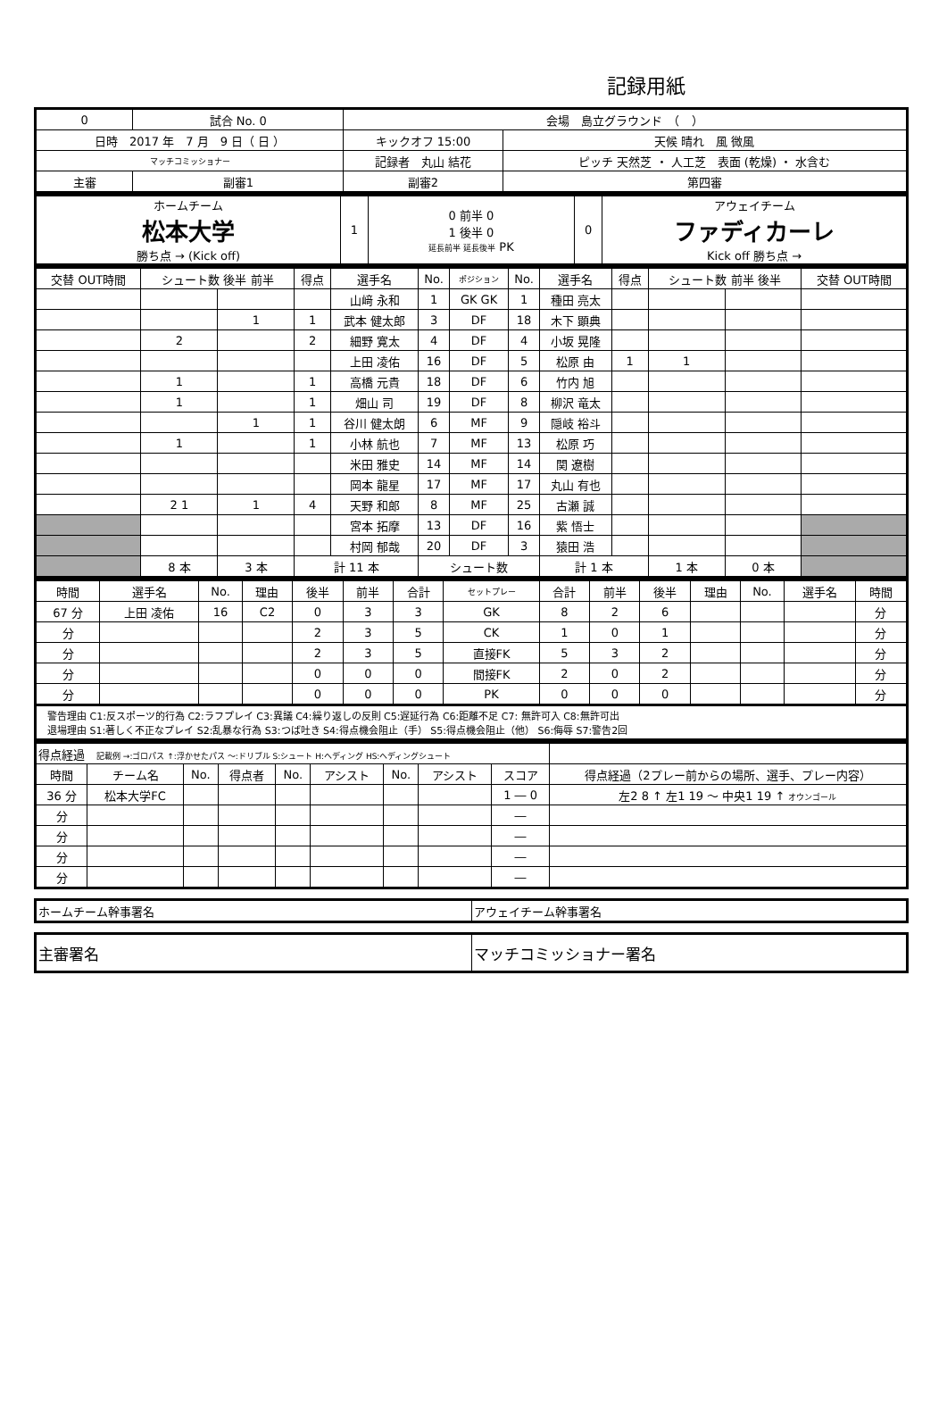記録用紙
| 0 | 試合 No. 0 | 会場 島立グラウンド （ ） | |
| 日時 2017 年 7 月 9 日（ 日 ） | | キックオフ 15:00 | 天候 晴れ 風 微風 |
| マッチコミッショナー | | 記録者 丸山 結花 | ピッチ 天然芝 ・ 人工芝 表面 (乾燥) ・ 水含む |
| 主審 | 副審1 | 副審2 | 第四審 |
| ホームチーム 松本大学 勝ち点 → (Kick off) | 1 | 0 前半 0 1 後半 0 延長前半 延長後半 PK | 0 | アウェイチーム ファディカーレ Kick off 勝ち点 → |
| 交替 OUT時間 | シュート数 後半 前半 | | 得点 | 選手名 | No. | ポジション | No. | 選手名 | 得点 | シュート数 前半 後半 | | 交替 OUT時間 |
| --- | --- | --- | --- | --- | --- | --- | --- | --- | --- | --- | --- | --- |
| | | | | 山﨑 永和 | 1 | GK GK | 1 | 種田 亮太 | | | | |
| | | 1 | 1 | 武本 健太郎 | 3 | DF | 18 | 木下 顕典 | | | | |
| | 2 | | 2 | 細野 寛太 | 4 | DF | 4 | 小坂 晃隆 | | | | |
| | | | | 上田 凌佑 | 16 | DF | 5 | 松原 由 | 1 | 1 | | |
| | 1 | | 1 | 高橋 元貴 | 18 | DF | 6 | 竹内 旭 | | | | |
| | 1 | | 1 | 畑山 司 | 19 | DF | 8 | 柳沢 竜太 | | | | |
| | | 1 | 1 | 谷川 健太朗 | 6 | MF | 9 | 隠岐 裕斗 | | | | |
| | 1 | | 1 | 小林 航也 | 7 | MF | 13 | 松原 巧 | | | | |
| | | | | 米田 雅史 | 14 | MF | 14 | 関 遼樹 | | | | |
| | | | | 岡本 龍星 | 17 | MF | 17 | 丸山 有也 | | | | |
| | 2 1 | 1 | 4 | 天野 和郎 | 8 | MF | 25 | 古瀬 誠 | | | | |
| | | | | 宮本 拓摩 | 13 | DF | 16 | 紫 悟士 | | | | |
| | | | | 村岡 郁哉 | 20 | DF | 3 | 猿田 浩 | | | | |
| | 8 本 | 3 本 | 計 11 本 | | シュート数 | | | 計 1 本 | | 1 本 | 0 本 | |
| 時間 | 選手名 | No. | 理由 | 後半 | 前半 | 合計 | セットプレー | 合計 | 前半 | 後半 | 理由 | No. | 選手名 | 時間 |
| --- | --- | --- | --- | --- | --- | --- | --- | --- | --- | --- | --- | --- | --- | --- |
| 67 分 | 上田 凌佑 | 16 | C2 | 0 | 3 | 3 | GK | 8 | 2 | 6 | | | | 分 |
| 分 | | | | 2 | 3 | 5 | CK | 1 | 0 | 1 | | | | 分 |
| 分 | | | | 2 | 3 | 5 | 直接FK | 5 | 3 | 2 | | | | 分 |
| 分 | | | | 0 | 0 | 0 | 間接FK | 2 | 0 | 2 | | | | 分 |
| 分 | | | | 0 | 0 | 0 | PK | 0 | 0 | 0 | | | | 分 |
警告理由 C1:反スポーツ的行為 C2:ラフプレイ C3:異議 C4:繰り返しの反則 C5:遅延行為 C6:距離不足 C7: 無許可入 C8:無許可出
退場理由 S1:著しく不正なプレイ S2:乱暴な行為 S3:つば吐き S4:得点機会阻止（手） S5:得点機会阻止（他） S6:侮辱 S7:警告2回
| 得点経過 記載例 →:ゴロパス ↑:浮かせたパス 〜:ドリブル S:シュート H:ヘディング HS:ヘディングシュート | | | | | | | | | |
| 時間 | チーム名 | No. | 得点者 | No. | アシスト | No. | アシスト | スコア | 得点経過（2プレー前からの場所、選手、プレー内容） |
| 36 分 | 松本大学FC | | | | | | | 1 ― 0 | 左2 8 ↑ 左1 19 〜 中央1 19 ↑ オウンゴール |
| 分 | | | | | | | | ― | |
| 分 | | | | | | | | ― | |
| 分 | | | | | | | | ― | |
| 分 | | | | | | | | ― | |
| ホームチーム幹事署名 | アウェイチーム幹事署名 |
| 主審署名 | マッチコミッショナー署名 |